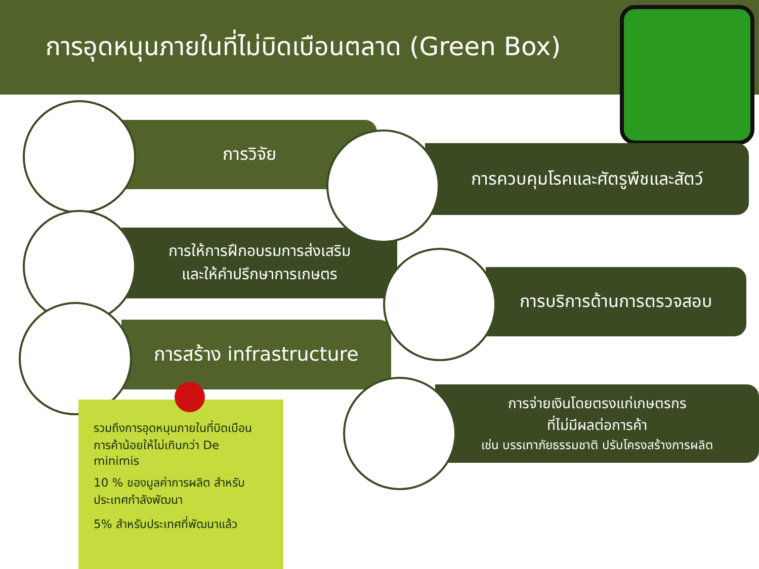การอุดหนุนภายในที่ไม่บิดเบือนตลาด (Green Box)
การวิจัย
การควบคุมโรคและศัตรูพืชและสัตว์
การให้การฝึกอบรมการส่งเสริม
และให้คำปรึกษาการเกษตร
การบริการด้านการตรวจสอบ
การสร้าง infrastructure
การจ่ายเงินโดยตรงแก่เกษตรกร
ที่ไม่มีผลต่อการค้า
เช่น บรรเทาภัยธรรมชาติ ปรับโครงสร้างการผลิต
รวมถึงการอุดหนุนภายในที่บิดเบือนการค้าน้อยให้ไม่เกินกว่า De minimis
10 % ของมูลค่าการผลิต สำหรับประเทศกำลังพัฒนา
5% สำหรับประเทศที่พัฒนาแล้ว